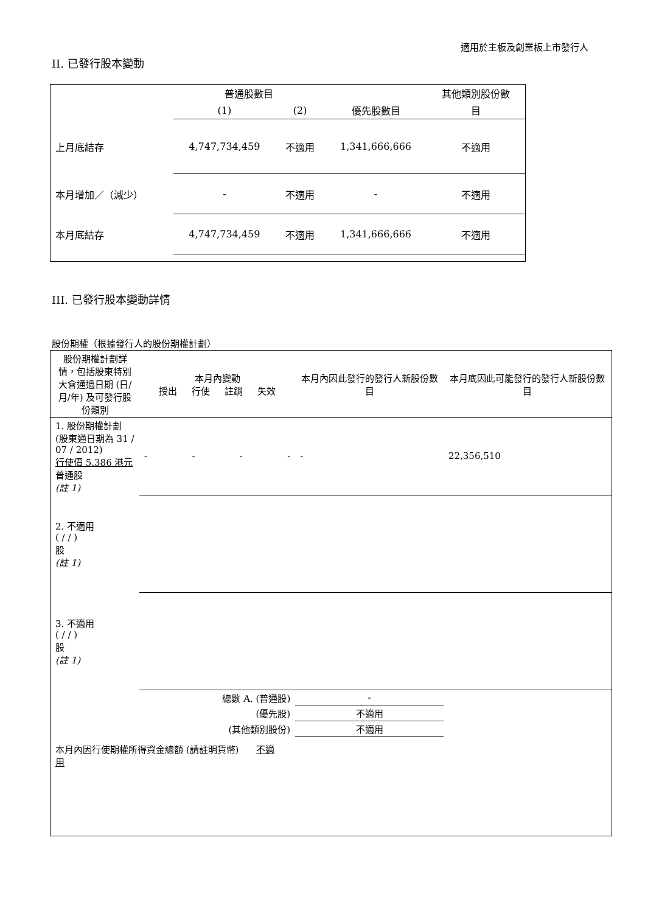適用於主板及創業板上市發行人
II. 已發行股本變動
| | 普通股數目 | | | 其他類別股份數 |
| --- | --- | --- | --- | --- |
| | (1) | (2) | 優先股數目 | 目 |
| 上月底結存 | 4,747,734,459 | 不適用 | 1,341,666,666 | 不適用 |
| 本月增加／（減少） | - | 不適用 | - | 不適用 |
| 本月底結存 | 4,747,734,459 | 不適用 | 1,341,666,666 | 不適用 |
III. 已發行股本變動詳情
股份期權（根據發行人的股份期權計劃）
| 股份期權計劃詳情，包括股東特別大會通過日期 (日/月/年) 及可發行股份類別 | 本月內變動 授出 行使 註銷 失效 | | | | 本月內因此發行的發行人新股份數目 | 本月底因此可能發行的發行人新股份數目 |
| --- | --- | --- | --- | --- | --- | --- |
| 1. 股份期權計劃 (股東通日期為 31 / 07 / 2012) 行使價 5.386 港元 普通股 (註 1) | - | - | - | - | - | 22,356,510 |
| 2. 不適用 ( / / ) 股 (註 1) | | | | | | |
| 3. 不適用 ( / / ) 股 (註 1) | | | | | | |
| 總數 A. (普通股) | | | | | - | |
| (優先股) | | | | | 不適用 | |
| (其他類別股份) | | | | | 不適用 | |
| 本月內因行使期權所得資金總額 (請註明貨幣) 不適用 | | | | | | |